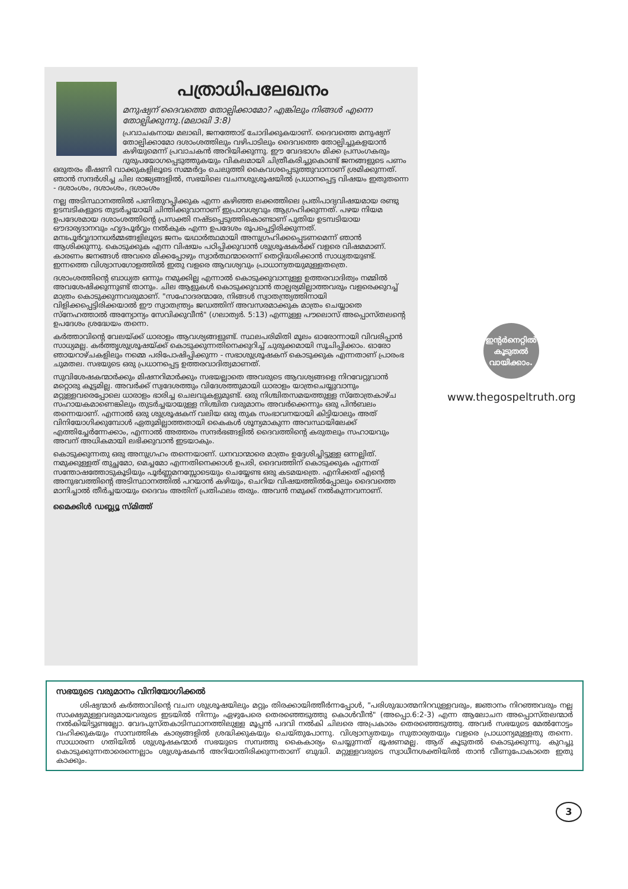പത്രാധിപലേഖനം
മനുഷ്യന് ദൈവത്തെ തോല്പിക്കാമോ? എങ്കിലും നിങ്ങൾ എന്നെ തോല്പിക്കുന്നു.(മലാഖി 3:8)
പ്രവാചകനായ മലാഖി, ജനത്തോട് ചോദിക്കുകയാണ്. ദൈവത്തെ മനുഷ്യന് തോല്പിക്കാമോ ദശാംശത്തിലും വഴിപാടിലും ദൈവത്തെ തോല്പിച്ചുകളയാൻ കഴിയുമെന്ന് പ്രവാചകൻ അറിയിക്കുന്നു. ഈ വേദഭാഗം മിക്ക പ്രസംഗകരും ദുരുപയോഗപ്പെടുത്തുകയും വികലമായി ചിത്രീകരിച്ചുകൊണ്ട് ജനങ്ങളുടെ പണം ഒരുതരം ഭീഷണി വാക്കുകളിലൂടെ സമ്മർദ്ദം ചെലുത്തി കൈവശപ്പെടുത്തുവാനാണ് ശ്രമിക്കുന്നത്. ഞാൻ സന്ദർശിച്ച ചില രാജ്യങ്ങളിൽ, സഭയിലെ വചനശുശ്രൂഷയിൽ പ്രധാനപ്പെട്ട വിഷയം ഇതുതന്നെ - ദശാംശം, ദശാംശം, ദശാംശം
നല്ല അടിസ്ഥാനത്തിൽ പണിതുറപ്പിക്കുക എന്ന കഴിഞ്ഞ ലക്കത്തിലെ പ്രതിപാദ്യവിഷയമായ രണ്ടു ഉടമ്പടികളുടെ തുടർച്ചയായി ചിന്തിക്കുവാനാണ് ഇപ്രാവശ്യവും ആഗ്രഹിക്കുന്നത്. പഴയ നിയമ ഉപദേശമായ ദശാംശത്തിന്റെ പ്രസക്തി നഷ്ടപ്പെടുത്തികൊണ്ടാണ് പുതിയ ഉടമ്പടിയായ ഔദാര്യദാനവും ഹൃദപൂർവ്വം നൽകുക എന്ന ഉപദേശം രൂപപ്പെട്ടിരിക്കുന്നത്. മനഃപൂർവ്വദാനധർമ്മങ്ങളിലൂടെ ജനം യഥാർത്ഥമായി അനുഗ്രഹിക്കപ്പെടണമെന്ന് ഞാൻ ആശിക്കുന്നു. കൊടുക്കുക എന്ന വിഷയം പഠിപ്പിക്കുവാൻ ശുശ്രൂഷകർക്ക് വളരെ വിഷമമാണ്. കാരണം ജനങ്ങൾ അവരെ മിക്കപ്പോഴും സ്വാർത്ഥന്മാരെന്ന് തെറ്റിദ്ധരിക്കാൻ സാധ്യതയുണ്ട്. ഇന്നത്തെ വിശ്വാസഗോളത്തിൽ ഇതു വളരെ ആവശ്യവും പ്രാധാന്യതയുമുള്ളതത്രെ.
ദശാംശത്തിന്റെ ബാധ്യത ഒന്നും നമുക്കില്ല എന്നാൽ കൊടുക്കുവാനുള്ള ഉത്തരവാദിത്വം നമ്മിൽ അവശേഷിക്കുന്നുണ്ട് താനും. ചില ആളുകൾ കൊടുക്കുവാൻ താല്പര്യമില്ലാത്തവരും വളരെക്കുറച്ച് മാത്രം കൊടുക്കുന്നവരുമാണ്. "സഹോദരന്മാരേ, നിങ്ങൾ സ്വാതന്ത്ര്യത്തിനായി വിളിക്കപ്പെട്ടിരിക്കയാൽ ഈ സ്വാതന്ത്ര്യം ജഡത്തിന് അവസരമാക്കുക മാത്രം ചെയ്യാതെ സ്നേഹത്താൽ അന്യോന്യം സേവിക്കുവീൻ" (ഗലാത്യർ. 5:13) എന്നുള്ള പൗലൊസ് അപ്പൊസ്തലന്റെ ഉപദേശം ശ്രദ്ധേയം തന്നെ.
കർത്താവിന്റെ വേലയ്ക്ക് ധാരാളം ആവശ്യങ്ങളുണ്ട്. സ്ഥലപരിമിതി മൂലം ഓരോന്നായി വിവരിപ്പാൻ സാധ്യമല്ല. കർത്തൃശുശ്രൂഷയ്ക്ക് കൊടുക്കുന്നതിനെക്കുറിച്ച് ചുരുക്കമായി സൂചിപ്പിക്കാം. ഓരോ ഞായറാഴ്ചകളിലും നമ്മെ പരിപോഷിപ്പിക്കുന്ന - സഭാശുശ്രൂഷകന് കൊടുക്കുക എന്നതാണ് പ്രാരംഭ ചുമതല. സഭയുടെ ഒരു പ്രധാനപ്പെട്ട ഉത്തരവാദിത്വമാണത്.
സുവിശേഷകന്മാർക്കും മിഷനറിമാർക്കും സഭയല്ലാതെ അവരുടെ ആവശ്യങ്ങളെ നിറവേറ്റുവാൻ മറ്റൊരു കൂട്ടമില്ല. അവർക്ക് സ്വദേശത്തും വിദേശത്തുമായി ധാരാളം യാത്രചെയ്യുവാനും മറ്റുള്ളവരെപ്പോലെ ധാരാളം ഭാരിച്ച ചെലവുകളുമുണ്ട്. ഒരു നിശ്ചിതസമയത്തുള്ള സ്തോത്രകാഴ്ച സഹായകമാണെങ്കിലും തുടർച്ചയായുള്ള നിശ്ചിത വരുമാനം അവർക്കെന്നും ഒരു പിൻബലം തന്നെയാണ്. എന്നാൽ ഒരു ശുശ്രൂഷകന് വലിയ ഒരു തുക സംഭാവനയായി കിട്ടിയാലും അത് വിനിയോഗിക്കുമ്പോൾ ഏതുമില്ലാത്തതായി കൈകൾ ശൂന്യമാകുന്ന അവസ്ഥയിലേക്ക് എത്തിച്ചേർന്നേക്കാം, എന്നാൽ അത്തരം സന്ദർഭങ്ങളിൽ ദൈവത്തിന്റെ കരുതലും സഹായവും അവന് അധികമായി ലഭിക്കുവാൻ ഇടയാകും.
കൊടുക്കുന്നതു ഒരു അനുഗ്രഹം തന്നെയാണ്. ധനവാന്മാരെ മാത്രം ഉദ്ദേശിച്ചിട്ടുള്ള ഒന്നല്ലിത്. നമുക്കുള്ളത് തുച്ഛമോ, മെച്ചമോ എന്നതിനെക്കാൾ ഉപരി, ദൈവത്തിന് കൊടുക്കുക എന്നത് സന്തോഷത്തോടുകൂടിയും പൂർണ്ണമനസ്സോടെയും ചെയ്യേണ്ട ഒരു കടമയത്രെ. എനിക്കത് എന്റെ അനുഭവത്തിന്റെ അടിസ്ഥാനത്തിൽ പറയാൻ കഴിയും, ചെറിയ വിഷയത്തിൽപ്പോലും ദൈവത്തെ മാനിച്ചാൽ തീർച്ചയായും ദൈവം അതിന് പ്രതിഫലം തരും. അവൻ നമുക്ക് നൽകുന്നവനാണ്.
മൈക്കിൾ ഡബ്ല്യൂ സ്മിത്ത്
ഇന്റർനെറ്റിൽ
കൂടുതൽ
വായിക്കാം.
www.thegospeltruth.org
സഭയുടെ വരുമാനം വിനിയോഗിക്കൽ
ശിഷ്യന്മാർ കർത്താവിന്റെ വചന ശുശ്രൂഷയിലും മറ്റും തിരക്കായിത്തീർന്നപ്പോൾ, "പരിശുദ്ധാത്മനിറവുള്ളവരും, ജ്ഞാനം നിറഞ്ഞവരും നല്ല സാക്ഷ്യമുള്ളവരുമായവരുടെ ഇടയിൽ നിന്നും ഏഴുപേരെ തെരഞ്ഞെടുത്തു കൊൾവീൻ" (അപ്പൊ.6:2-3) എന്ന ആലോചന അപ്പൊസ്തലന്മാർ നൽകിയിട്ടുണ്ടല്ലോ. വേദപുസ്തകാടിസ്ഥാനത്തിലുള്ള മൂപ്പൻ പദവി നൽകി ചിലരെ അപ്രകാരം തെരഞ്ഞെടുത്തു. അവർ സഭയുടെ മേൽനോട്ടം വഹിക്കുകയും സാമ്പത്തിക കാര്യങ്ങളിൽ ശ്രദ്ധിക്കുകയും ചെയ്തുപോന്നു. വിശ്വാസ്യതയും സുതാര്യതയും വളരെ പ്രാധാന്യമുള്ളതു തന്നെ. സാധാരണ ഗതിയിൽ ശുശ്രൂഷകന്മാർ സഭയുടെ സമ്പത്തു കൈകാര്യം ചെയ്യുന്നത് ഭൂഷണമല്ല. ആര് കൂടുതൽ കൊടുക്കുന്നു. കുറച്ചു കൊടുക്കുന്നതാരെന്നെല്ലാം ശുശ്രൂഷകൻ അറിയാതിരിക്കുന്നതാണ് ബുദ്ധി. മറ്റുള്ളവരുടെ സ്വാധീനശക്തിയിൽ താൻ വീണുപോകാതെ ഇതു കാക്കും.
3